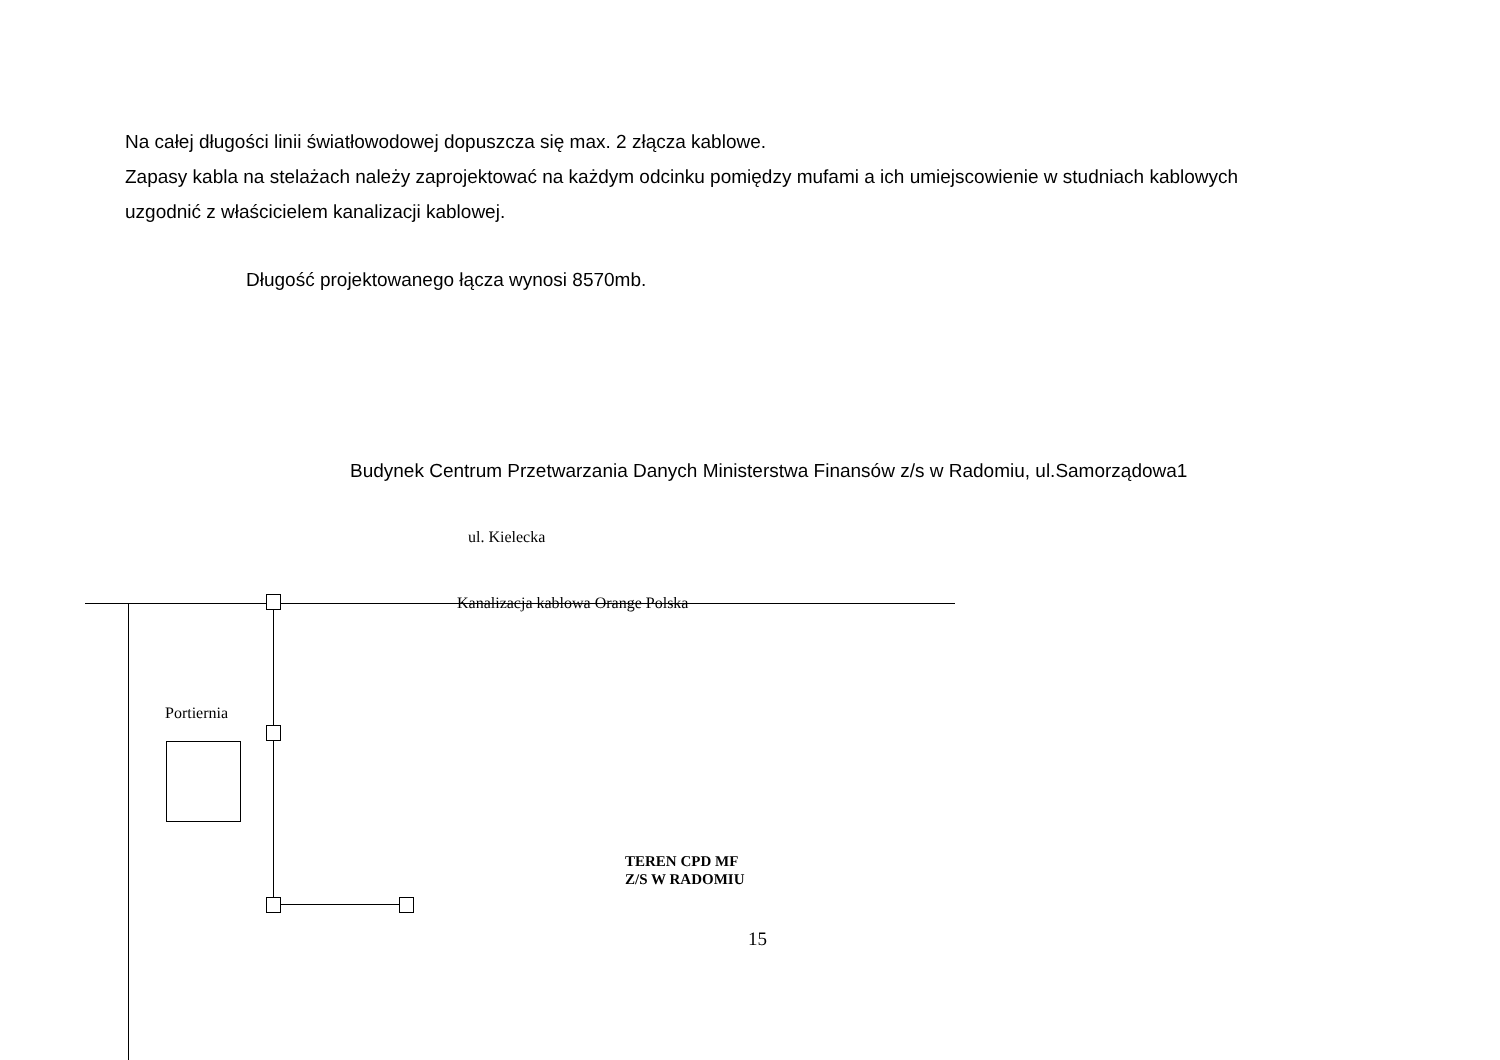Na całej długości linii światłowodowej dopuszcza się max. 2 złącza kablowe.
Zapasy kabla na stelażach należy zaprojektować na każdym odcinku pomiędzy mufami a ich umiejscowienie w studniach kablowych
uzgodnić z właścicielem kanalizacji kablowej.
Długość projektowanego łącza wynosi 8570mb.
Budynek Centrum Przetwarzania Danych Ministerstwa Finansów z/s w Radomiu, ul.Samorządowa1
ul. Kielecka
Kanalizacja kablowa Orange Polska
Portiernia
TEREN CPD MF
Z/S W RADOMIU
15